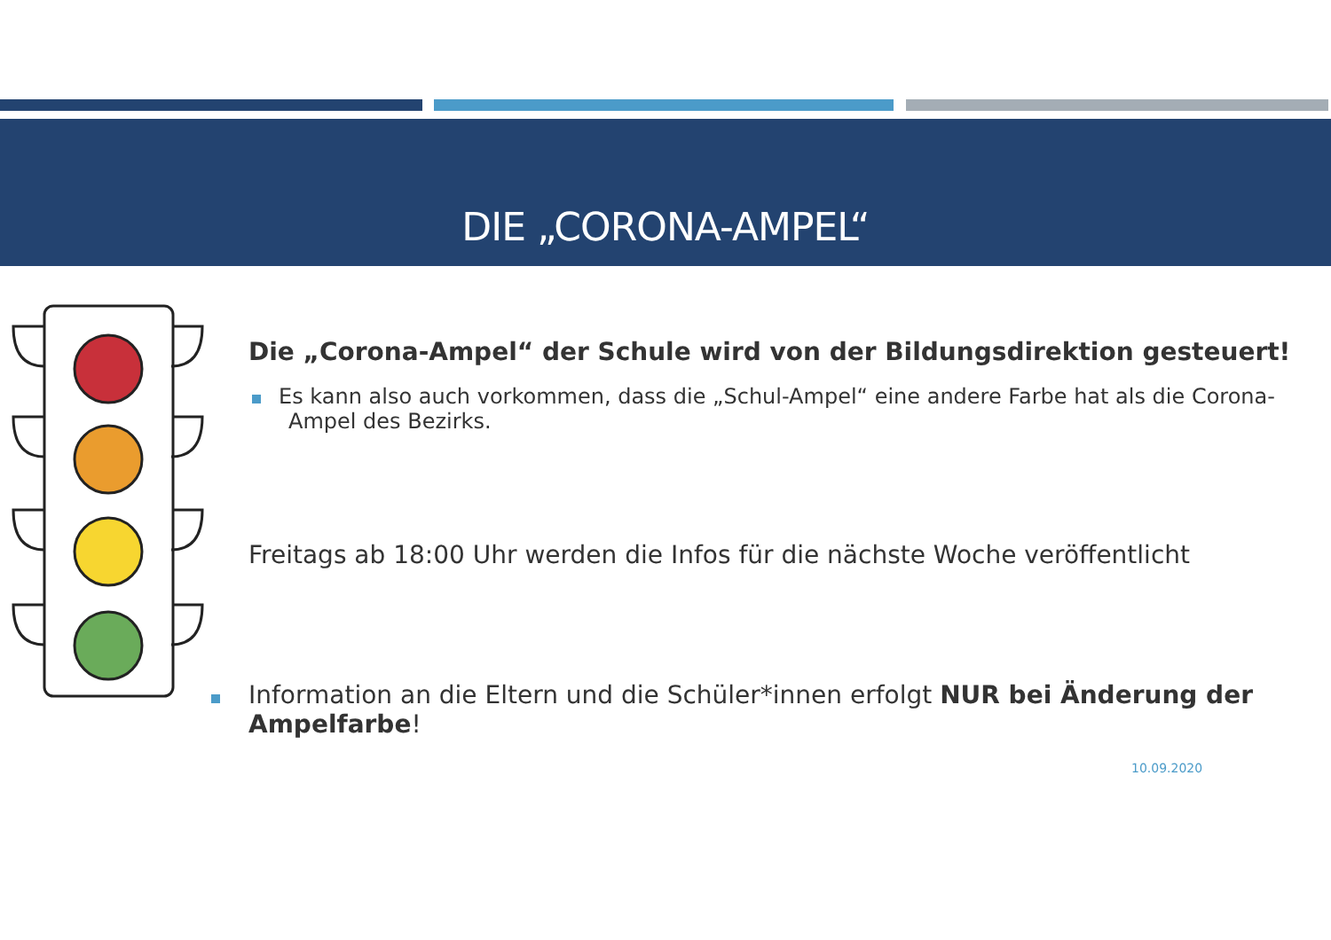DIE „CORONA-AMPEL“
Die „Corona-Ampel“ der Schule wird von der Bildungsdirektion gesteuert!
Es kann also auch vorkommen, dass die „Schul-Ampel“ eine andere Farbe hat als die Corona-Ampel des Bezirks.
Freitags ab 18:00 Uhr werden die Infos für die nächste Woche veröffentlicht
Information an die Eltern und die Schüler*innen erfolgt NUR bei Änderung der Ampelfarbe!
10.09.2020